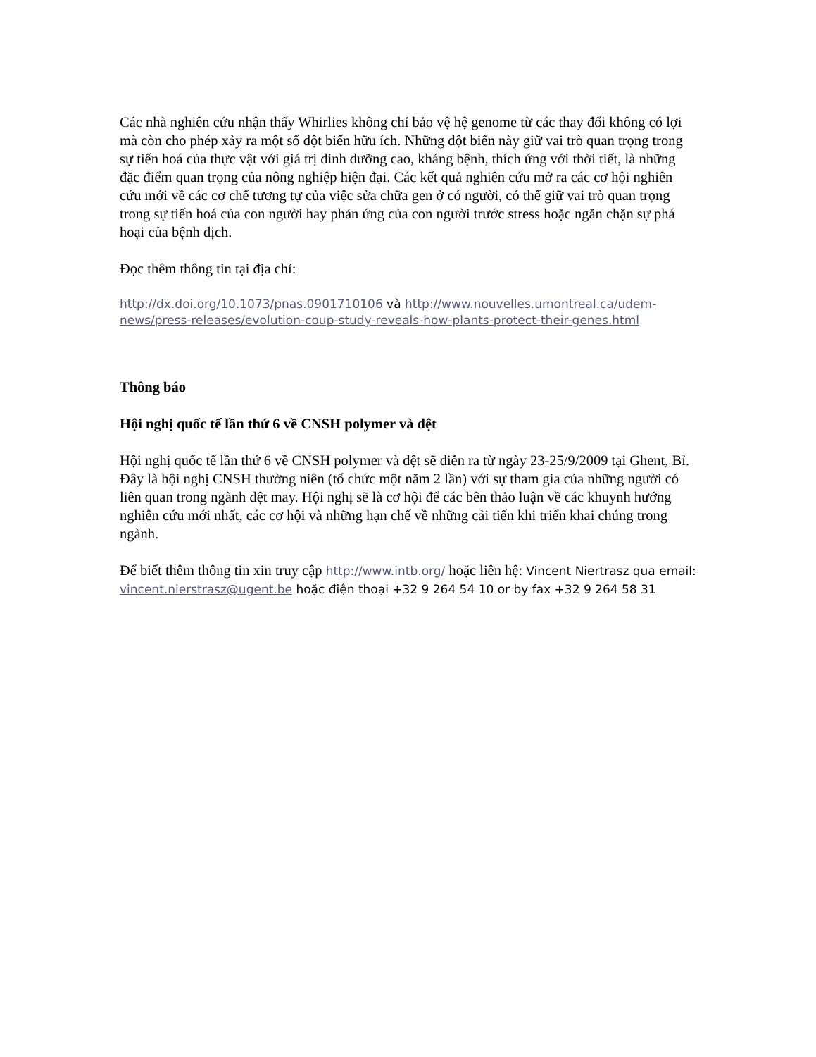Các nhà nghiên cứu nhận thấy Whirlies không chỉ bảo vệ hệ genome từ các thay đổi không có lợi mà còn cho phép xảy ra một số đột biến hữu ích. Những đột biến này giữ vai trò quan trọng trong sự tiến hoá của thực vật với giá trị dinh dưỡng cao, kháng bệnh, thích ứng với thời tiết, là những đặc điểm quan trọng của nông nghiệp hiện đại. Các kết quả nghiên cứu mở ra các cơ hội nghiên cứu mới về các cơ chế tương tự của việc sửa chữa gen ở có người, có thể giữ vai trò quan trọng trong sự tiến hoá của con người hay phản ứng của con người trước stress hoặc ngăn chặn sự phá hoại của bệnh dịch.
Đọc thêm thông tin tại địa chỉ:
http://dx.doi.org/10.1073/pnas.0901710106 và http://www.nouvelles.umontreal.ca/udem-news/press-releases/evolution-coup-study-reveals-how-plants-protect-their-genes.html
Thông báo
Hội nghị quốc tế lần thứ 6 về CNSH polymer và dệt
Hội nghị quốc tế lần thứ 6 về CNSH polymer và dệt sẽ diễn ra từ ngày 23-25/9/2009 tại Ghent, Bỉ. Đây là hội nghị CNSH thường niên (tổ chức một năm 2 lần) với sự tham gia của những người có liên quan trong ngành dệt may. Hội nghị sẽ là cơ hội để các bên thảo luận về các khuynh hướng nghiên cứu mới nhất, các cơ hội và những hạn chế về những cải tiến khi triển khai chúng trong ngành.
Để biết thêm thông tin xin truy cập http://www.intb.org/ hoặc liên hệ: Vincent Niertrasz qua email: vincent.nierstrasz@ugent.be hoặc điện thoại +32 9 264 54 10 or by fax +32 9 264 58 31